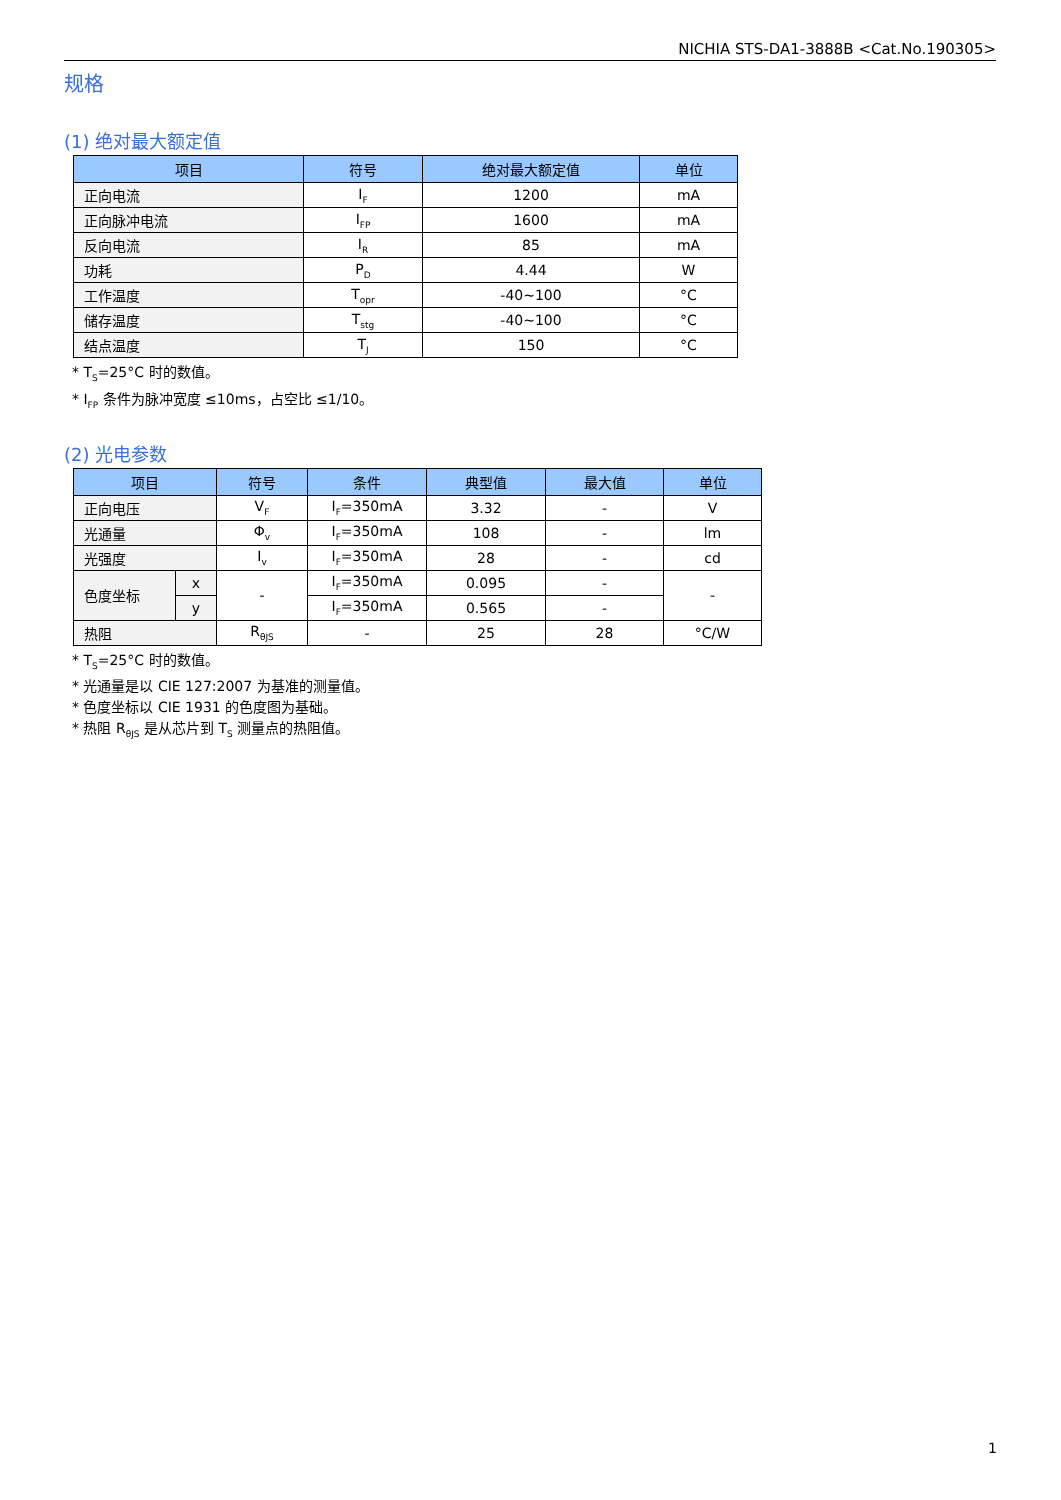NICHIA STS-DA1-3888B <Cat.No.190305>
规格
(1) 绝对最大额定值
| 项目 | 符号 | 绝对最大额定值 | 单位 |
| --- | --- | --- | --- |
| 正向电流 | I<sub>F</sub> | 1200 | mA |
| 正向脉冲电流 | I<sub>FP</sub> | 1600 | mA |
| 反向电流 | I<sub>R</sub> | 85 | mA |
| 功耗 | P<sub>D</sub> | 4.44 | W |
| 工作温度 | T<sub>opr</sub> | -40~100 | °C |
| 储存温度 | T<sub>stg</sub> | -40~100 | °C |
| 结点温度 | T<sub>J</sub> | 150 | °C |
* T<sub>S</sub>=25°C 时的数值。
* I<sub>FP</sub> 条件为脉冲宽度 ≤10ms，占空比 ≤1/10。
(2) 光电参数
| 项目 | | 符号 | 条件 | 典型值 | 最大值 | 单位 |
| --- | --- | --- | --- | --- | --- | --- |
| 正向电压 | | V<sub>F</sub> | I<sub>F</sub>=350mA | 3.32 | - | V |
| 光通量 | | Φ<sub>v</sub> | I<sub>F</sub>=350mA | 108 | - | lm |
| 光强度 | | I<sub>v</sub> | I<sub>F</sub>=350mA | 28 | - | cd |
| 色度坐标 | x | - | I<sub>F</sub>=350mA | 0.095 | - | - |
| | y | | I<sub>F</sub>=350mA | 0.565 | - | |
| 热阻 | | R<sub>θJS</sub> | - | 25 | 28 | °C/W |
* T<sub>S</sub>=25°C 时的数值。
* 光通量是以 CIE 127:2007 为基准的测量值。
* 色度坐标以 CIE 1931 的色度图为基础。
* 热阻 R<sub>θJS</sub> 是从芯片到 T<sub>S</sub> 测量点的热阻值。
1